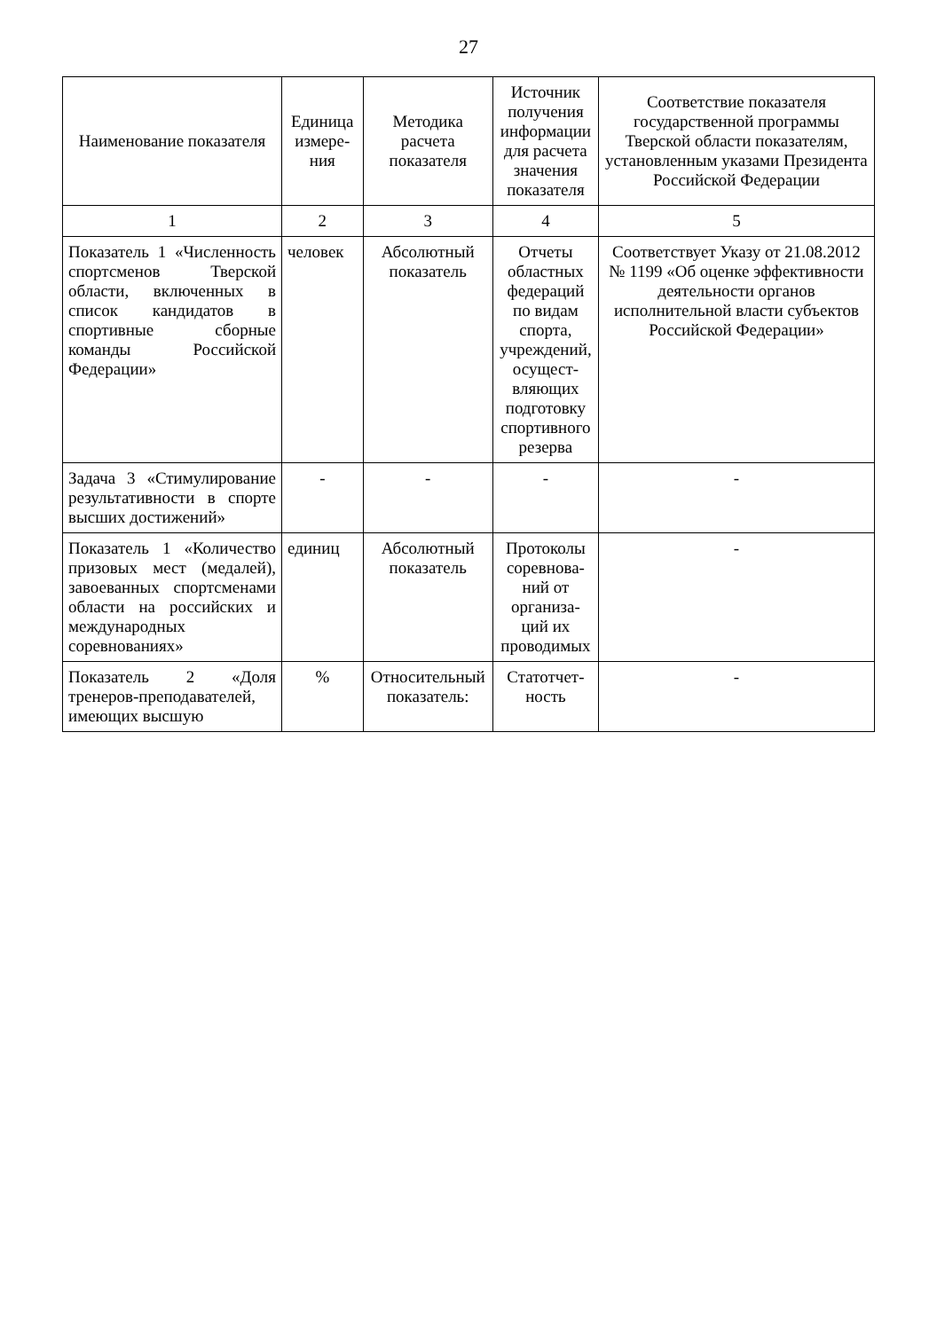27
| Наименование показателя | Единица измере- ния | Методика расчета показателя | Источник получения информации для расчета значения показателя | Соответствие показателя государственной программы Тверской области показателям, установленным указами Президента Российской Федерации |
| --- | --- | --- | --- | --- |
| 1 | 2 | 3 | 4 | 5 |
| Показатель 1 «Численность спортсменов Тверской области, включенных в список кандидатов в спортивные сборные команды Российской Федерации» | человек | Абсолютный показатель | Отчеты областных федераций по видам спорта, учреждений, осущест-вляющих подготовку спортивного резерва | Соответствует Указу от 21.08.2012 № 1199 «Об оценке эффективности деятельности органов исполнительной власти субъектов Российской Федерации» |
| Задача 3 «Стимулирование результативности в спорте высших достижений» | - | - | - | - |
| Показатель 1 «Количество призовых мест (медалей), завоеванных спортсменами области на российских и международных соревнованиях» | единиц | Абсолютный показатель | Протоколы соревнова-ний от организа-ций их проводимых | - |
| Показатель 2 «Доля тренеров-преподавателей, имеющих высшую | % | Относительный показатель: | Статотчет-ность | - |